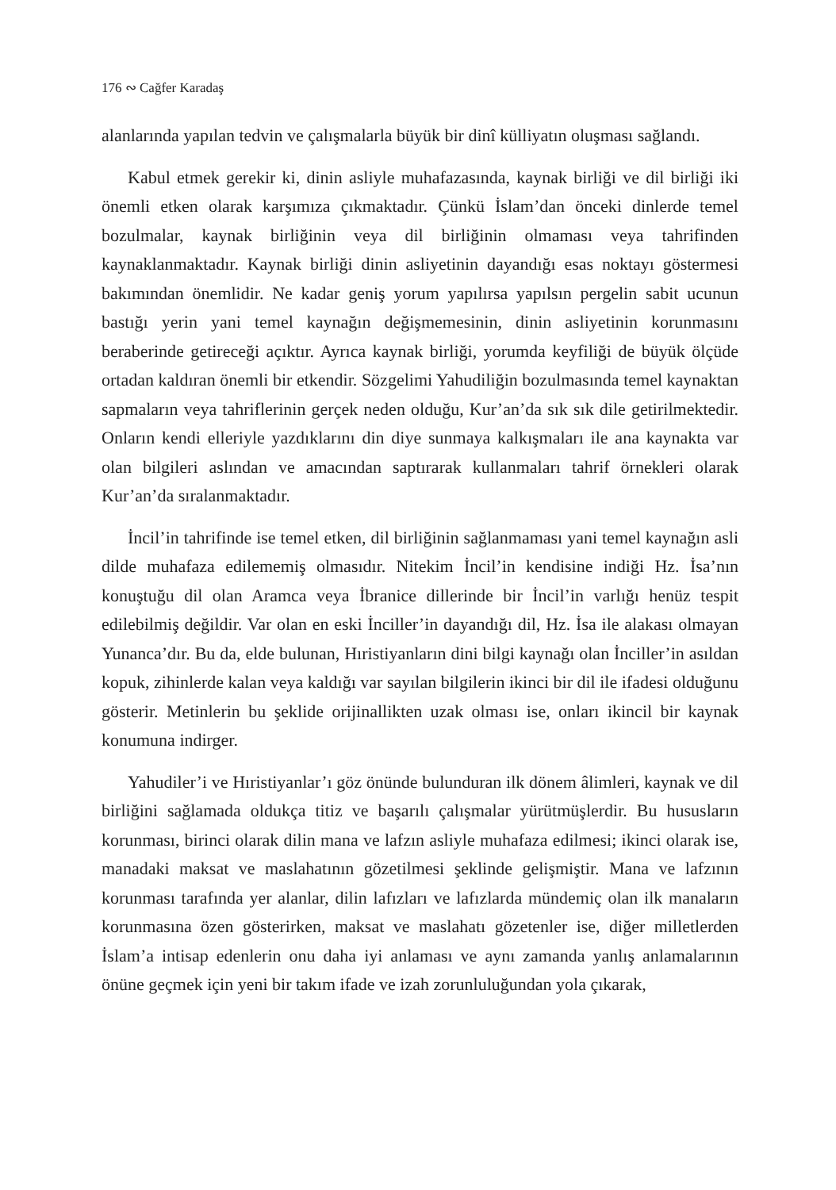176 ∾ Cağfer Karadaş
alanlarında yapılan tedvin ve çalışmalarla büyük bir dinî külliyatın oluşması sağlandı.
Kabul etmek gerekir ki, dinin asliyle muhafazasında, kaynak birliği ve dil birliği iki önemli etken olarak karşımıza çıkmaktadır. Çünkü İslam’dan önceki dinlerde temel bozulmalar, kaynak birliğinin veya dil birliğinin olmaması veya tahrifinden kaynaklanmaktadır. Kaynak birliği dinin asliyetinin dayandığı esas noktayı göstermesi bakımından önemlidir. Ne kadar geniş yorum yapılırsa yapılsın pergelin sabit ucunun bastığı yerin yani temel kaynağın değişmemesinin, dinin asliyetinin korunmasını beraberinde getireceği açıktır. Ayrıca kaynak birliği, yorumda keyfiliği de büyük ölçüde ortadan kaldıran önemli bir etkendir. Sözgelimi Yahudiliğin bozulmasında temel kaynaktan sapmaların veya tahriflerinin gerçek neden olduğu, Kur’an’da sık sık dile getirilmektedir. Onların kendi elleriyle yazdıklarını din diye sunmaya kalkışmaları ile ana kaynakta var olan bilgileri aslından ve amacından saptırarak kullanmaları tahrif örnekleri olarak Kur’an’da sıralanmaktadır.
İncil’in tahrifinde ise temel etken, dil birliğinin sağlanmaması yani temel kaynağın asli dilde muhafaza edilememiş olmasıdır. Nitekim İncil’in kendisine indiği Hz. İsa’nın konuştuğu dil olan Aramca veya İbranice dillerinde bir İncil’in varlığı henüz tespit edilebilmiş değildir. Var olan en eski İnciller’in dayandığı dil, Hz. İsa ile alakası olmayan Yunanca’dır. Bu da, elde bulunan, Hıristiyanların dini bilgi kaynağı olan İnciller’in asıldan kopuk, zihinlerde kalan veya kaldığı var sayılan bilgilerin ikinci bir dil ile ifadesi olduğunu gösterir. Metinlerin bu şeklide orijinallikten uzak olması ise, onları ikincil bir kaynak konumuna indirger.
Yahudiler’i ve Hıristiyanlar’ı göz önünde bulunduran ilk dönem âlimleri, kaynak ve dil birliğini sağlamada oldukça titiz ve başarılı çalışmalar yürütmüşlerdir. Bu hususların korunması, birinci olarak dilin mana ve lafzın asliyle muhafaza edilmesi; ikinci olarak ise, manadaki maksat ve maslahatının gözetilmesi şeklinde gelişmiştir. Mana ve lafzının korunması tarafında yer alanlar, dilin lafızları ve lafızlarda mündemiç olan ilk manaların korunmasına özen gösterirken, maksat ve maslahatı gözetenler ise, diğer milletlerden İslam’a intisap edenlerin onu daha iyi anlaması ve aynı zamanda yanlış anlamalarının önüne geçmek için yeni bir takım ifade ve izah zorunluluğundan yola çıkarak,